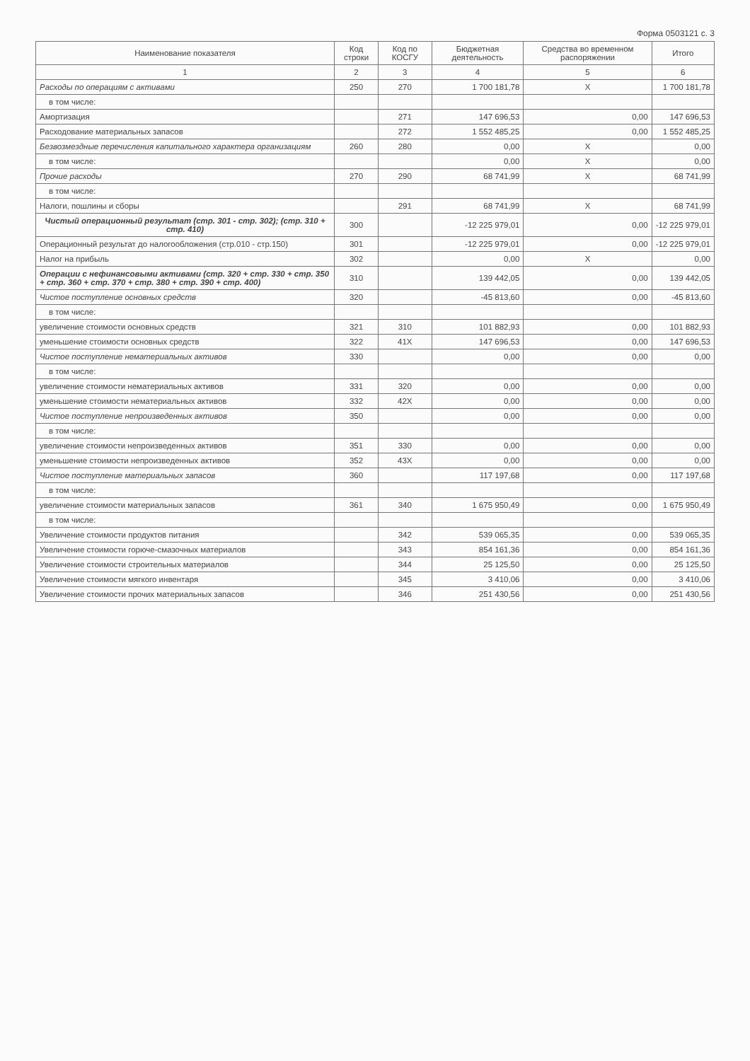Форма 0503121 с. 3
| Наименование показателя | Код строки | Код по КОСГУ | Бюджетная деятельность | Средства во временном распоряжении | Итого |
| --- | --- | --- | --- | --- | --- |
| 1 | 2 | 3 | 4 | 5 | 6 |
| Расходы по операциям с активами | 250 | 270 | 1 700 181,78 | X | 1 700 181,78 |
| в том числе: | | | | | |
| Амортизация | | 271 | 147 696,53 | 0,00 | 147 696,53 |
| Расходование материальных запасов | | 272 | 1 552 485,25 | 0,00 | 1 552 485,25 |
| Безвозмездные перечисления капитального характера организациям | 260 | 280 | 0,00 | X | 0,00 |
| в том числе: | | | 0,00 | X | 0,00 |
| Прочие расходы | 270 | 290 | 68 741,99 | X | 68 741,99 |
| в том числе: | | | | | |
| Налоги, пошлины и сборы | | 291 | 68 741,99 | X | 68 741,99 |
| Чистый операционный результат (стр. 301 - стр. 302); (стр. 310 + стр. 410) | 300 | | -12 225 979,01 | 0,00 | -12 225 979,01 |
| Операционный результат до налогообложения (стр.010 - стр.150) | 301 | | -12 225 979,01 | 0,00 | -12 225 979,01 |
| Налог на прибыль | 302 | | 0,00 | X | 0,00 |
| Операции с нефинансовыми активами (стр. 320 + стр. 330 + стр. 350 + стр. 360 + стр. 370 + стр. 380 + стр. 390 + стр. 400) | 310 | | 139 442,05 | 0,00 | 139 442,05 |
| Чистое поступление основных средств | 320 | | -45 813,60 | 0,00 | -45 813,60 |
| в том числе: | | | | | |
| увеличение стоимости основных средств | 321 | 310 | 101 882,93 | 0,00 | 101 882,93 |
| уменьшение стоимости основных средств | 322 | 41X | 147 696,53 | 0,00 | 147 696,53 |
| Чистое поступление нематериальных активов | 330 | | 0,00 | 0,00 | 0,00 |
| в том числе: | | | | | |
| увеличение стоимости нематериальных активов | 331 | 320 | 0,00 | 0,00 | 0,00 |
| уменьшение стоимости нематериальных активов | 332 | 42X | 0,00 | 0,00 | 0,00 |
| Чистое поступление непроизведенных активов | 350 | | 0,00 | 0,00 | 0,00 |
| в том числе: | | | | | |
| увеличение стоимости непроизведенных активов | 351 | 330 | 0,00 | 0,00 | 0,00 |
| уменьшение стоимости непроизведенных активов | 352 | 43X | 0,00 | 0,00 | 0,00 |
| Чистое поступление материальных запасов | 360 | | 117 197,68 | 0,00 | 117 197,68 |
| в том числе: | | | | | |
| увеличение стоимости материальных запасов | 361 | 340 | 1 675 950,49 | 0,00 | 1 675 950,49 |
| в том числе: | | | | | |
| Увеличение стоимости продуктов питания | | 342 | 539 065,35 | 0,00 | 539 065,35 |
| Увеличение стоимости горюче-смазочных материалов | | 343 | 854 161,36 | 0,00 | 854 161,36 |
| Увеличение стоимости строительных материалов | | 344 | 25 125,50 | 0,00 | 25 125,50 |
| Увеличение стоимости мягкого инвентаря | | 345 | 3 410,06 | 0,00 | 3 410,06 |
| Увеличение стоимости прочих материальных запасов | | 346 | 251 430,56 | 0,00 | 251 430,56 |